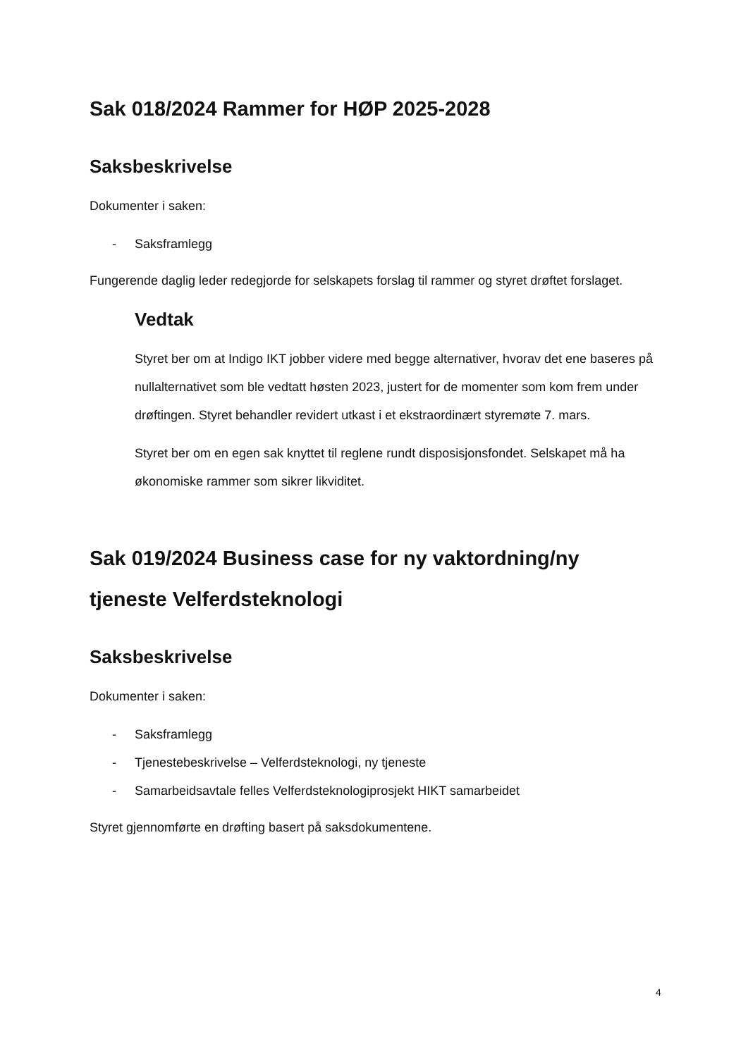Sak 018/2024 Rammer for HØP 2025-2028
Saksbeskrivelse
Dokumenter i saken:
- Saksframlegg
Fungerende daglig leder redegjorde for selskapets forslag til rammer og styret drøftet forslaget.
Vedtak
Styret ber om at Indigo IKT jobber videre med begge alternativer, hvorav det ene baseres på nullalternativet som ble vedtatt høsten 2023, justert for de momenter som kom frem under drøftingen. Styret behandler revidert utkast i et ekstraordinært styremøte 7. mars.
Styret ber om en egen sak knyttet til reglene rundt disposisjonsfondet. Selskapet må ha økonomiske rammer som sikrer likviditet.
Sak 019/2024 Business case for ny vaktordning/ny tjeneste Velferdsteknologi
Saksbeskrivelse
Dokumenter i saken:
- Saksframlegg
- Tjenestebeskrivelse – Velferdsteknologi, ny tjeneste
- Samarbeidsavtale felles Velferdsteknologiprosjekt HIKT samarbeidet
Styret gjennomførte en drøfting basert på saksdokumentene.
4